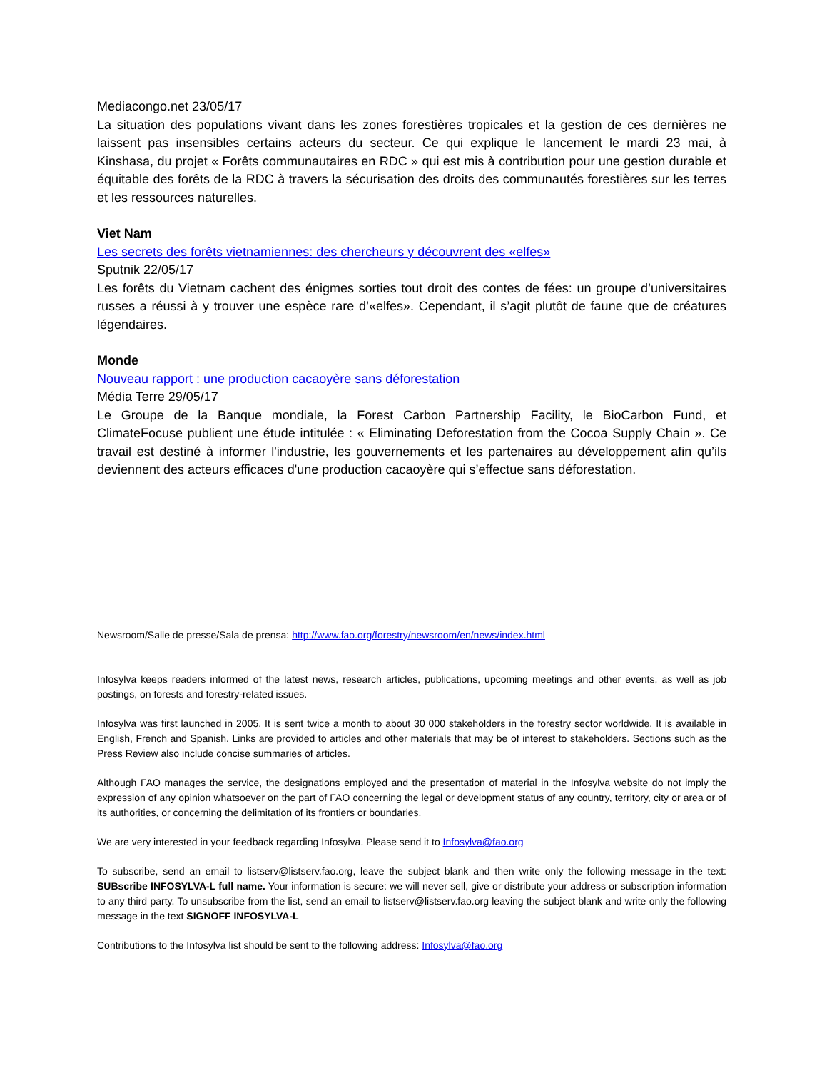Mediacongo.net 23/05/17
La situation des populations vivant dans les zones forestières tropicales et la gestion de ces dernières ne laissent pas insensibles certains acteurs du secteur. Ce qui explique le lancement le mardi 23 mai, à Kinshasa, du projet « Forêts communautaires en RDC » qui est mis à contribution pour une gestion durable et équitable des forêts de la RDC à travers la sécurisation des droits des communautés forestières sur les terres et les ressources naturelles.
Viet Nam
Les secrets des forêts vietnamiennes: des chercheurs y découvrent des «elfes»
Sputnik 22/05/17
Les forêts du Vietnam cachent des énigmes sorties tout droit des contes de fées: un groupe d’universitaires russes a réussi à y trouver une espèce rare d’«elfes». Cependant, il s’agit plutôt de faune que de créatures légendaires.
Monde
Nouveau rapport : une production cacaoyère sans déforestation
Média Terre 29/05/17
Le Groupe de la Banque mondiale, la Forest Carbon Partnership Facility, le BioCarbon Fund, et ClimateFocuse publient une étude intitulée : « Eliminating Deforestation from the Cocoa Supply Chain ». Ce travail est destiné à informer l'industrie, les gouvernements et les partenaires au développement afin qu’ils deviennent des acteurs efficaces d'une production cacaoyère qui s’effectue sans déforestation.
Newsroom/Salle de presse/Sala de prensa: http://www.fao.org/forestry/newsroom/en/news/index.html
Infosylva keeps readers informed of the latest news, research articles, publications, upcoming meetings and other events, as well as job postings, on forests and forestry-related issues.
Infosylva was first launched in 2005. It is sent twice a month to about 30 000 stakeholders in the forestry sector worldwide. It is available in English, French and Spanish. Links are provided to articles and other materials that may be of interest to stakeholders. Sections such as the Press Review also include concise summaries of articles.
Although FAO manages the service, the designations employed and the presentation of material in the Infosylva website do not imply the expression of any opinion whatsoever on the part of FAO concerning the legal or development status of any country, territory, city or area or of its authorities, or concerning the delimitation of its frontiers or boundaries.
We are very interested in your feedback regarding Infosylva. Please send it to Infosylva@fao.org
To subscribe, send an email to listserv@listserv.fao.org, leave the subject blank and then write only the following message in the text: SUBscribe INFOSYLVA-L full name. Your information is secure: we will never sell, give or distribute your address or subscription information to any third party. To unsubscribe from the list, send an email to listserv@listserv.fao.org leaving the subject blank and write only the following message in the text SIGNOFF INFOSYLVA-L
Contributions to the Infosylva list should be sent to the following address: Infosylva@fao.org